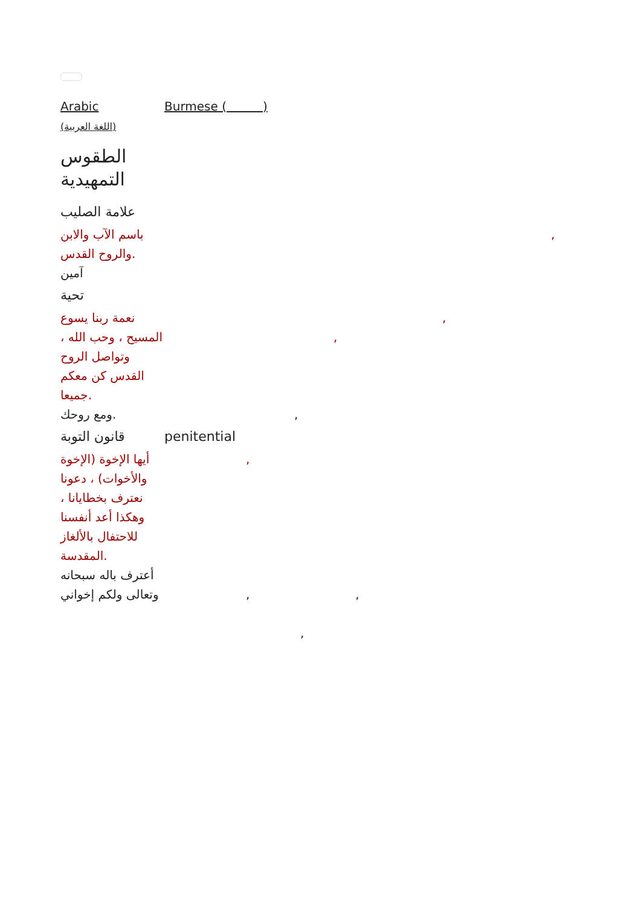| Arabic (اللغة العربية) | Burmese ( ) |
| الطقوس التمهيدية | |
| علامة الصليب | |
| باسم الآب والابن والروح القدس. | , |
| آمين | |
| تحية | |
| نعمة ربنا يسوع المسيح ، وحب الله ، وتواصل الروح القدس كن معكم جميعا. | , , |
| ومع روحك. | , |
| قانون التوبة | penitential |
| أيها الإخوة (الإخوة والأخوات) ، دعونا نعترف بخطايانا ، وهكذا أعد أنفسنا للاحتفال بالألغاز المقدسة. | , |
| أعترف باله سبحانه وتعالى ولكم إخواني | , , , |